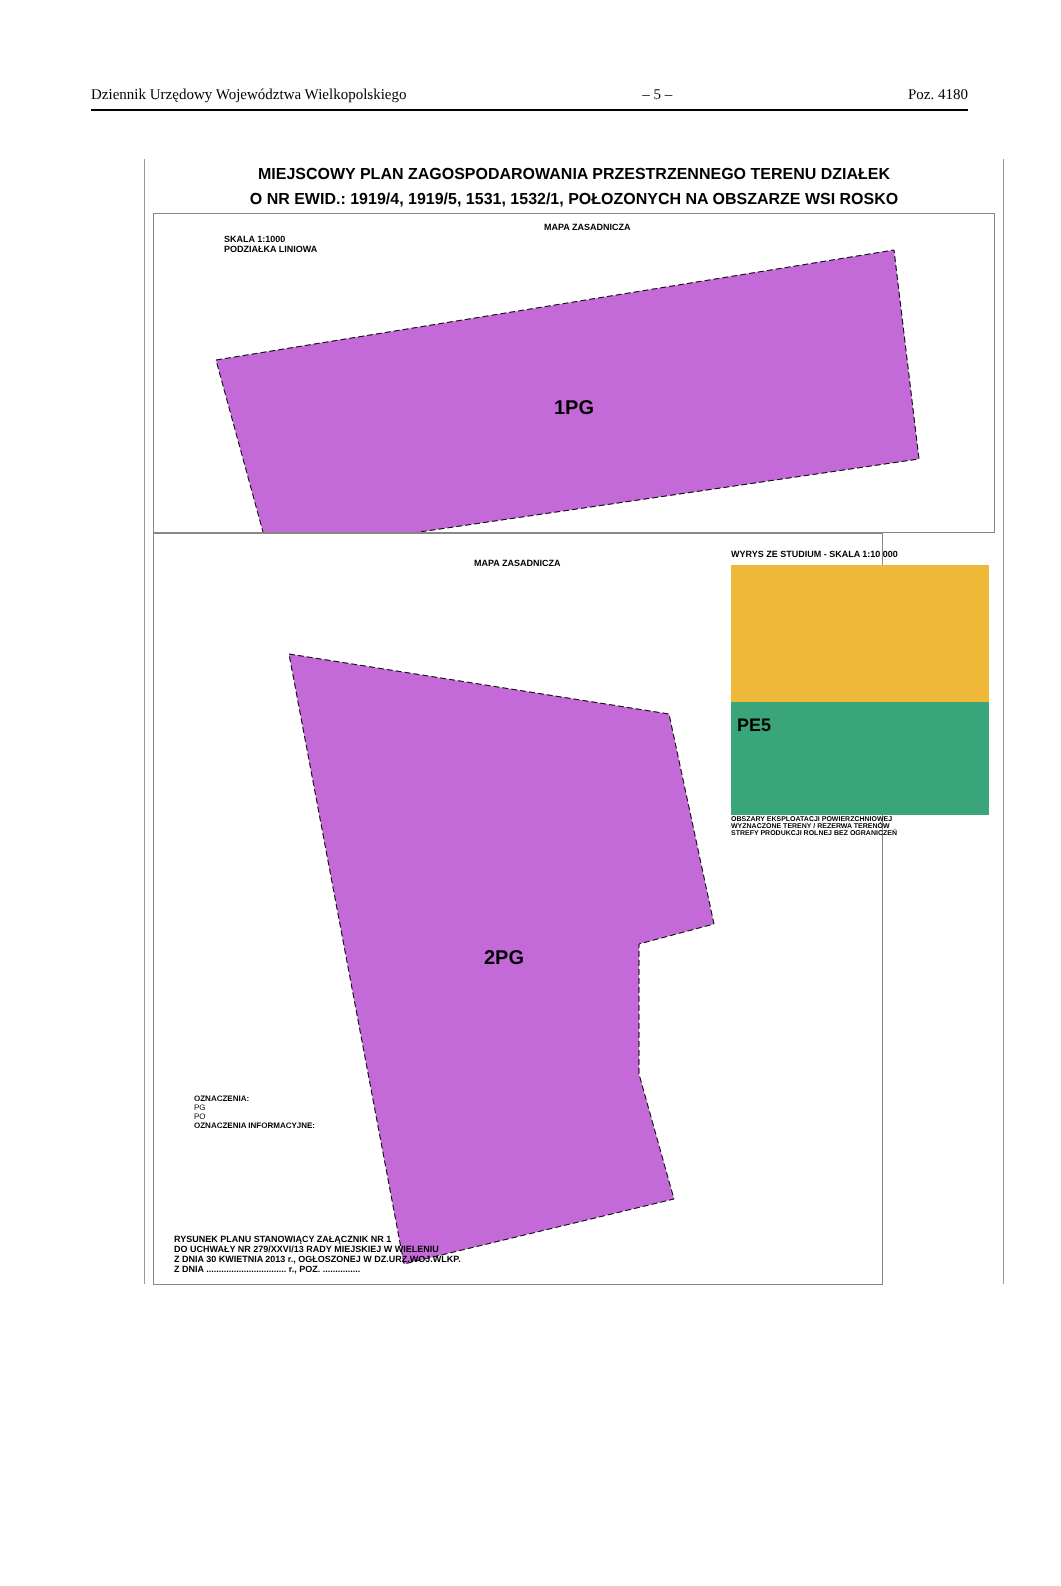Dziennik Urzędowy Województwa Wielkopolskiego – 5 – Poz. 4180
MIEJSCOWY PLAN ZAGOSPODAROWANIA PRZESTRZENNEGO TERENU DZIAŁEK
O NR EWID.: 1919/4, 1919/5, 1531, 1532/1, POŁOZONYCH NA OBSZARZE WSI ROSKO
1PG
SKALA 1:1000
PODZIAŁKA LINIOWA
MAPA ZASADNICZA
2PG
MAPA ZASADNICZA
OZNACZENIA:
PG
PO
OZNACZENIA INFORMACYJNE:
RYSUNEK PLANU STANOWIĄCY ZAŁĄCZNIK NR 1
DO UCHWAŁY NR 279/XXVI/13 RADY MIEJSKIEJ W WIELENIU
Z DNIA 30 KWIETNIA 2013 r., OGŁOSZONEJ W DZ.URZ.WOJ.WLKP.
Z DNIA ................................ r., POZ. ...............
WYRYS ZE STUDIUM - SKALA 1:10 000
PE5
OBSZARY EKSPLOATACJI POWIERZCHNIOWEJ
WYZNACZONE TERENY / REZERWA TERENÓW
STREFY PRODUKCJI ROLNEJ BEZ OGRANICZEŃ